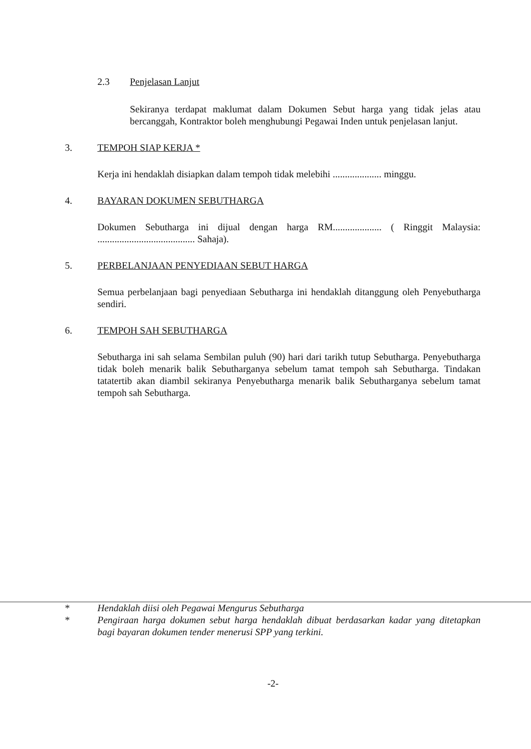2.3 Penjelasan Lanjut
Sekiranya terdapat maklumat dalam Dokumen Sebut harga yang tidak jelas atau bercanggah, Kontraktor boleh menghubungi Pegawai Inden untuk penjelasan lanjut.
3. TEMPOH SIAP KERJA *
Kerja ini hendaklah disiapkan dalam tempoh tidak melebihi .................... minggu.
4. BAYARAN DOKUMEN SEBUTHARGA
Dokumen Sebutharga ini dijual dengan harga RM.................... ( Ringgit Malaysia: ........................................ Sahaja).
5. PERBELANJAAN PENYEDIAAN SEBUT HARGA
Semua perbelanjaan bagi penyediaan Sebutharga ini hendaklah ditanggung oleh Penyebutharga sendiri.
6. TEMPOH SAH SEBUTHARGA
Sebutharga ini sah selama Sembilan puluh (90) hari dari tarikh tutup Sebutharga. Penyebutharga tidak boleh menarik balik Sebutharganya sebelum tamat tempoh sah Sebutharga. Tindakan tatatertib akan diambil sekiranya Penyebutharga menarik balik Sebutharganya sebelum tamat tempoh sah Sebutharga.
* Hendaklah diisi oleh Pegawai Mengurus Sebutharga
* Pengiraan harga dokumen sebut harga hendaklah dibuat berdasarkan kadar yang ditetapkan bagi bayaran dokumen tender menerusi SPP yang terkini.
-2-